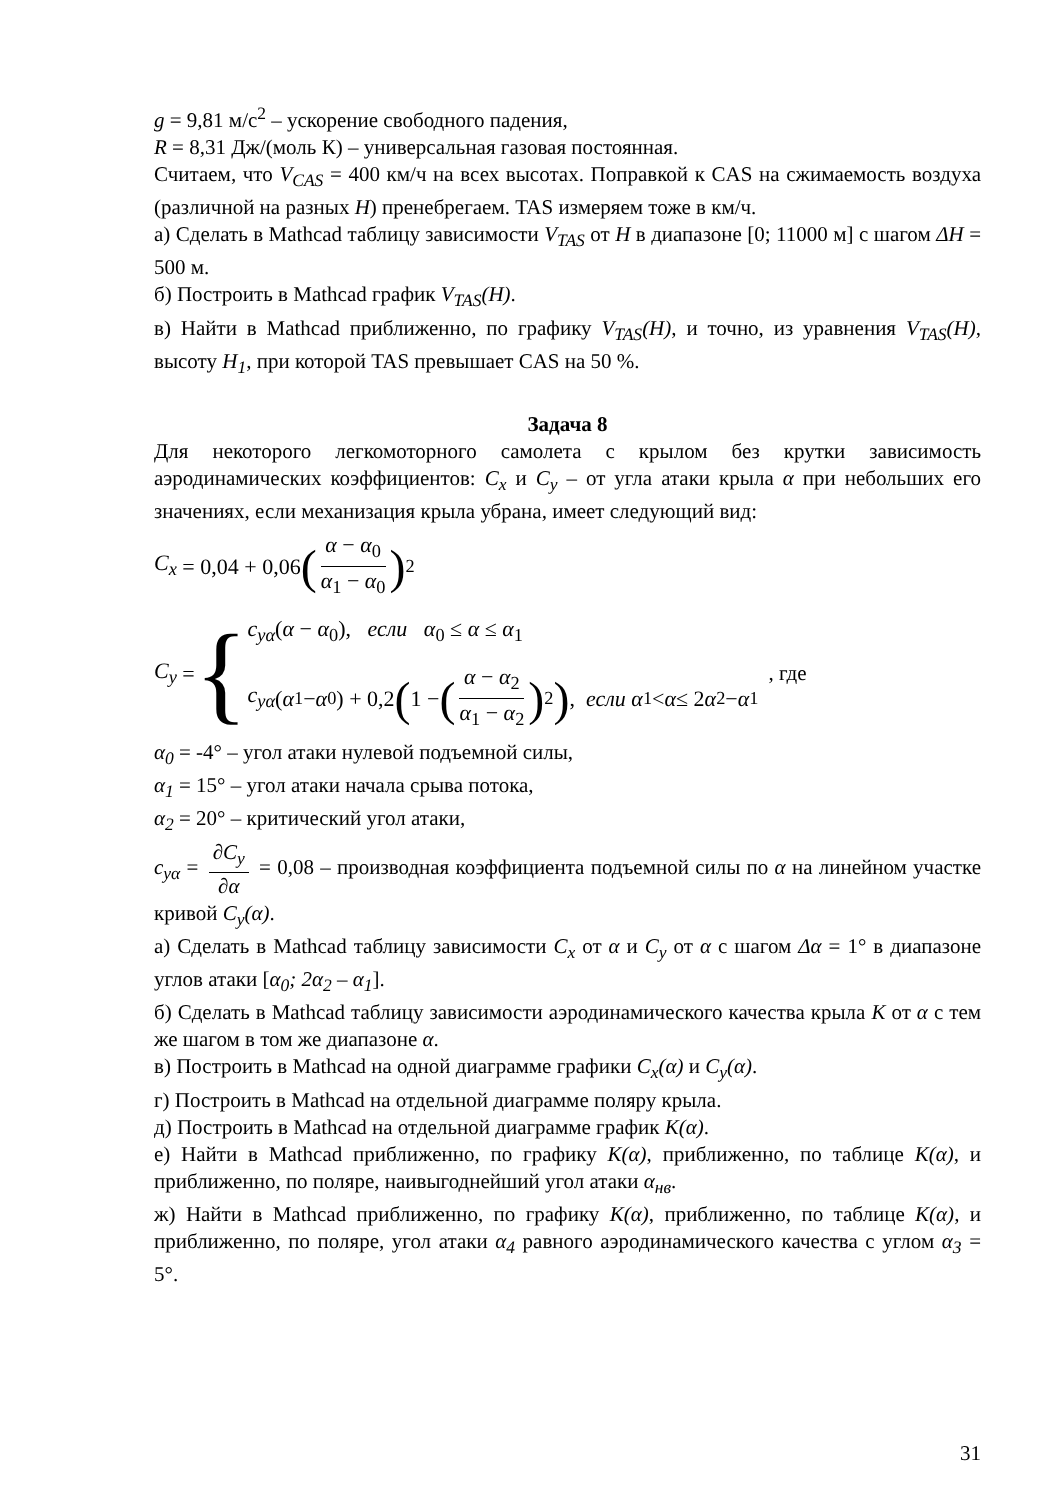g = 9,81 м/с<sup>2</sup> – ускорение свободного падения,
R = 8,31 Дж/(моль К) – универсальная газовая постоянная.
Считаем, что V<sub>CAS</sub> = 400 км/ч на всех высотах. Поправкой к CAS на сжимаемость воздуха (различной на разных H) пренебрегаем. TAS измеряем тоже в км/ч.
а) Сделать в Mathcad таблицу зависимости V<sub>TAS</sub> от H в диапазоне [0; 11000 м] с шагом ΔH = 500 м.
б) Построить в Mathcad график V<sub>TAS</sub>(H).
в) Найти в Mathcad приближенно, по графику V<sub>TAS</sub>(H), и точно, из уравнения V<sub>TAS</sub>(H), высоту H<sub>1</sub>, при которой TAS превышает CAS на 50 %.
Задача 8
Для некоторого легкомоторного самолета с крылом без крутки зависимость аэродинамических коэффициентов: C<sub>x</sub> и C<sub>y</sub> – от угла атаки крыла α при небольших его значениях, если механизация крыла убрана, имеет следующий вид:
C<sub>x</sub> = 0,04 + 0,06 (α − α<sub>0</sub> α<sub>1</sub> − α<sub>0</sub>)<sup>2</sup>
C<sub>y</sub> = {
c<sub>yα</sub>(α − α<sub>0</sub>), если α<sub>0</sub> ≤ α ≤ α<sub>1</sub>
c<sub>yα</sub> (α<sub>1</sub> − α<sub>0</sub>) + 0,2 (1 − (α − α<sub>2</sub> α<sub>1</sub> − α<sub>2</sub>)<sup>2</sup>), если α<sub>1</sub> < α ≤ 2 α<sub>2</sub> − α<sub>1</sub>
, где
α<sub>0</sub> = -4° – угол атаки нулевой подъемной силы,
α<sub>1</sub> = 15° – угол атаки начала срыва потока,
α<sub>2</sub> = 20° – критический угол атаки,
c<sub>yα</sub> = ∂C<sub>y</sub> ∂α = 0,08 – производная коэффициента подъемной силы по α на линейном участке кривой C<sub>y</sub>(α).
а) Сделать в Mathcad таблицу зависимости C<sub>x</sub> от α и C<sub>y</sub> от α с шагом Δα = 1° в диапазоне углов атаки [α<sub>0</sub>; 2α<sub>2</sub> – α<sub>1</sub>].
б) Сделать в Mathcad таблицу зависимости аэродинамического качества крыла K от α с тем же шагом в том же диапазоне α.
в) Построить в Mathcad на одной диаграмме графики C<sub>x</sub>(α) и C<sub>y</sub>(α).
г) Построить в Mathcad на отдельной диаграмме поляру крыла.
д) Построить в Mathcad на отдельной диаграмме график K(α).
е) Найти в Mathcad приближенно, по графику K(α), приближенно, по таблице K(α), и приближенно, по поляре, наивыгоднейший угол атаки α<sub>нв</sub>.
ж) Найти в Mathcad приближенно, по графику K(α), приближенно, по таблице K(α), и приближенно, по поляре, угол атаки α<sub>4</sub> равного аэродинамического качества с углом α<sub>3</sub> = 5°.
31